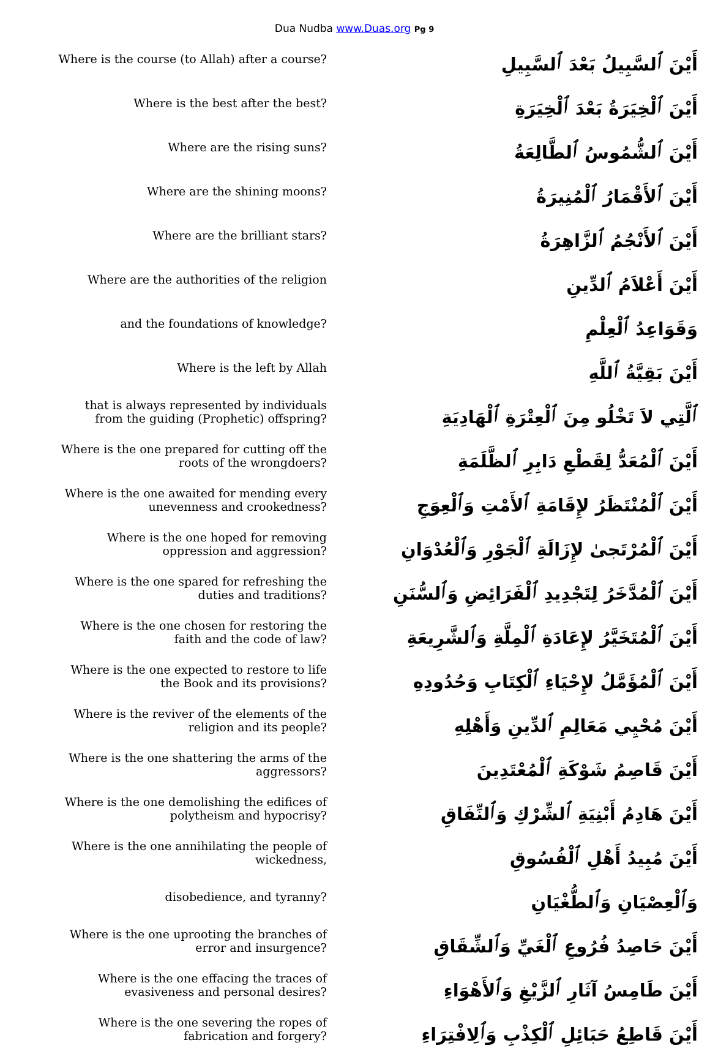Dua Nudba www.Duas.org Pg 9
| Where is the course (to Allah) after a course? | أَيْنَ ٱلسَّبِيلُ بَعْدَ ٱلسَّبِيلِ |
| Where is the best after the best? | أَيْنَ ٱلْخِيَرَةُ بَعْدَ ٱلْخِيَرَةِ |
| Where are the rising suns? | أَيْنَ ٱلشُّمُوسُ ٱلطَّالِعَةُ |
| Where are the shining moons? | أَيْنَ ٱلأَقْمَارُ ٱلْمُنِيرَةُ |
| Where are the brilliant stars? | أَيْنَ ٱلأَنْجُمُ ٱلزَّاهِرَةُ |
| Where are the authorities of the religion | أَيْنَ أَعْلاَمُ ٱلدِّينِ |
| and the foundations of knowledge? | وَقَوَاعِدُ ٱلْعِلْمِ |
| Where is the left by Allah | أَيْنَ بَقِيَّةُ ٱللَّهِ |
| that is always represented by individuals from the guiding (Prophetic) offspring? | ٱلَّتِي لاَ تَخْلُو مِنَ ٱلْعِتْرَةِ ٱلْهَادِيَةِ |
| Where is the one prepared for cutting off the roots of the wrongdoers? | أَيْنَ ٱلْمُعَدُّ لِقَطْعِ دَابِرِ ٱلظَّلَمَةِ |
| Where is the one awaited for mending every unevenness and crookedness? | أَيْنَ ٱلْمُنْتَظَرُ لإِقَامَةِ ٱلأَمْتِ وَٱلْعِوَجِ |
| Where is the one hoped for removing oppression and aggression? | أَيْنَ ٱلْمُرْتَجىٰ لإِزَالَةِ ٱلْجَوْرِ وَٱلْعُدْوَانِ |
| Where is the one spared for refreshing the duties and traditions? | أَيْنَ ٱلْمُدَّخَرُ لِتَجْدِيدِ ٱلْفَرَائِضِ وَٱلسُّنَنِ |
| Where is the one chosen for restoring the faith and the code of law? | أَيْنَ ٱلْمُتَخَيَّرُ لإِعَادَةِ ٱلْمِلَّةِ وَٱلشَّرِيعَةِ |
| Where is the one expected to restore to life the Book and its provisions? | أَيْنَ ٱلْمُؤَمَّلُ لإِحْيَاءِ ٱلْكِتَابِ وَحُدُودِهِ |
| Where is the reviver of the elements of the religion and its people? | أَيْنَ مُحْيِي مَعَالِمِ ٱلدِّينِ وَأَهْلِهِ |
| Where is the one shattering the arms of the aggressors? | أَيْنَ قَاصِمُ شَوْكَةِ ٱلْمُعْتَدِينَ |
| Where is the one demolishing the edifices of polytheism and hypocrisy? | أَيْنَ هَادِمُ أَبْنِيَةِ ٱلشِّرْكِ وَٱلنِّفَاقِ |
| Where is the one annihilating the people of wickedness, | أَيْنَ مُبِيدُ أَهْلِ ٱلْفُسُوقِ |
| disobedience, and tyranny? | وَٱلْعِصْيَانِ وَٱلطُّغْيَانِ |
| Where is the one uprooting the branches of error and insurgence? | أَيْنَ حَاصِدُ فُرُوعِ ٱلْغَيِّ وَٱلشِّقَاقِ |
| Where is the one effacing the traces of evasiveness and personal desires? | أَيْنَ طَامِسُ آثَارِ ٱلزَّيْغِ وَٱلأَهْوَاءِ |
| Where is the one severing the ropes of fabrication and forgery? | أَيْنَ قَاطِعُ حَبَائِلِ ٱلْكِذْبِ وَٱلِافْتِرَاءِ |